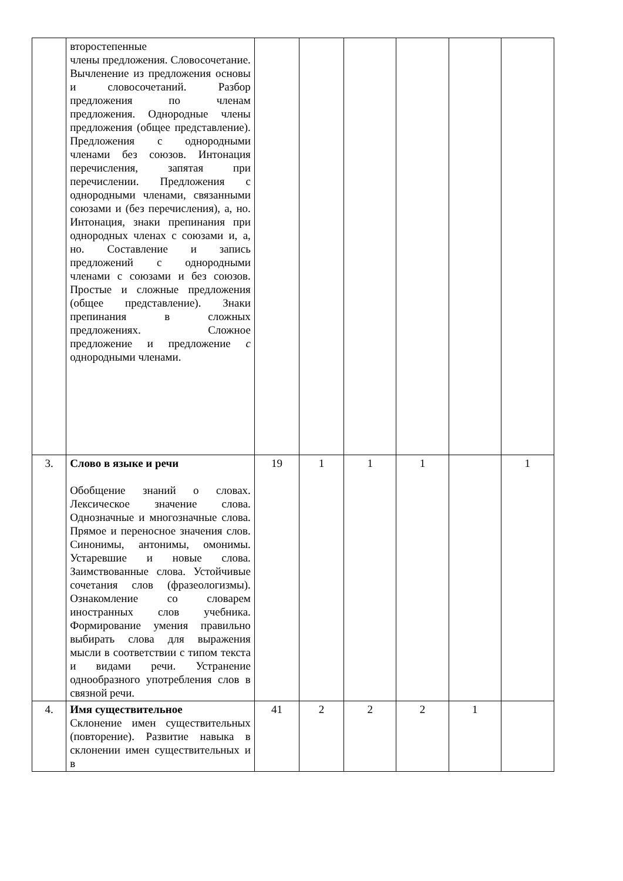| | второстепенные члены предложения. Словосочетание. Вычленение из предложения основы и словосочетаний. Разбор предложения по членам предложения. Однородные члены предложения (общее представление). Предложения с однородными членами без союзов. Интонация перечисления, запятая при перечислении. Предложения с однородными членами, связанными союзами и (без перечисления), а, но. Интонация, знаки препинания при однородных членах с союзами и, а, но. Составление и запись предложений с однородными членами с союзами и без союзов. Простые и сложные предложения (общее представление). Знаки препинания в сложных предложениях. Сложное предложение и предложение с однородными членами. | | | | | | |
| 3. | Слово в языке и речи Обобщение знаний о словах. Лексическое значение слова. Однозначные и многозначные слова. Прямое и переносное значения слов. Синонимы, антонимы, омонимы. Устаревшие и новые слова. Заимствованные слова. Устойчивые сочетания слов (фразеологизмы). Ознакомление со словарем иностранных слов учебника. Формирование умения правильно выбирать слова для выражения мысли в соответствии с типом текста и видами речи. Устранение однообразного употребления слов в связной речи. | 19 | 1 | 1 | 1 | | 1 |
| 4. | Имя существительное Склонение имен существительных (повторение). Развитие навыка в склонении имен существительных и в | 41 | 2 | 2 | 2 | 1 | |